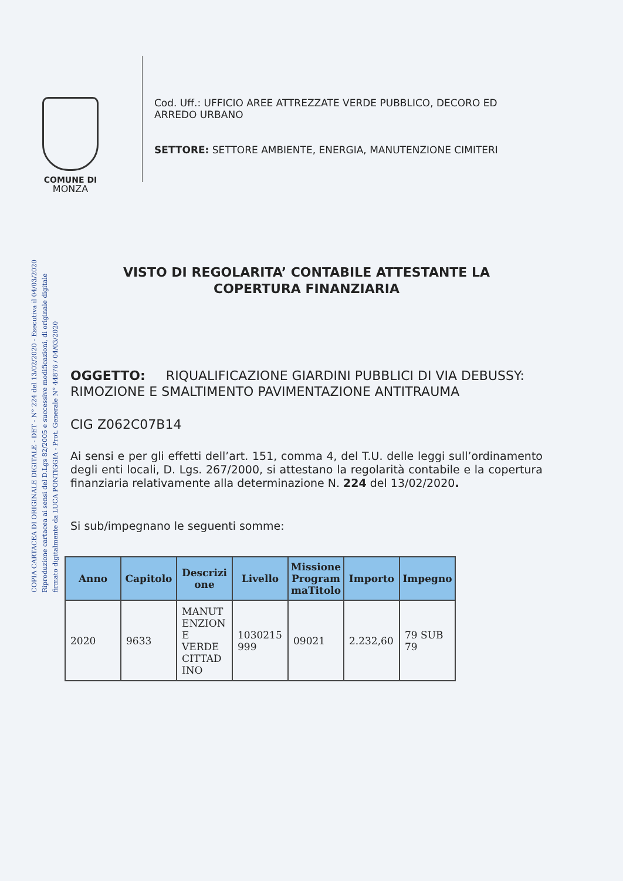COMUNE DI
MONZA
Cod. Uff.: UFFICIO AREE ATTREZZATE VERDE PUBBLICO, DECORO ED
ARREDO URBANO
SETTORE: SETTORE AMBIENTE, ENERGIA, MANUTENZIONE CIMITERI
COPIA CARTACEA DI ORIGINALE DIGITALE - DET - N° 224 del 13/02/2020 - Esecutiva il 04/03/2020
Riproduzione cartacea ai sensi del D.Lgs 82/2005 e successive modificazioni, di originale digitale
firmato digitalmente da LUCA PONTIGGIA - Prot. Generale N° 44876 / 04/03/2020
VISTO DI REGOLARITA’ CONTABILE ATTESTANTE LA
COPERTURA FINANZIARIA
OGGETTO: RIQUALIFICAZIONE GIARDINI PUBBLICI DI VIA DEBUSSY: RIMOZIONE E SMALTIMENTO PAVIMENTAZIONE ANTITRAUMA
CIG Z062C07B14
Ai sensi e per gli effetti dell’art. 151, comma 4, del T.U. delle leggi sull’ordinamento degli enti locali, D. Lgs. 267/2000, si attestano la regolarità contabile e la copertura finanziaria relativamente alla determinazione N. 224 del 13/02/2020.
Si sub/impegnano le seguenti somme:
| Anno | Capitolo | Descrizi one | Livello | Missione Program maTitolo | Importo | Impegno |
| --- | --- | --- | --- | --- | --- | --- |
| 2020 | 9633 | MANUT ENZION E VERDE CITTAD INO | 1030215 999 | 09021 | 2.232,60 | 79 SUB 79 |